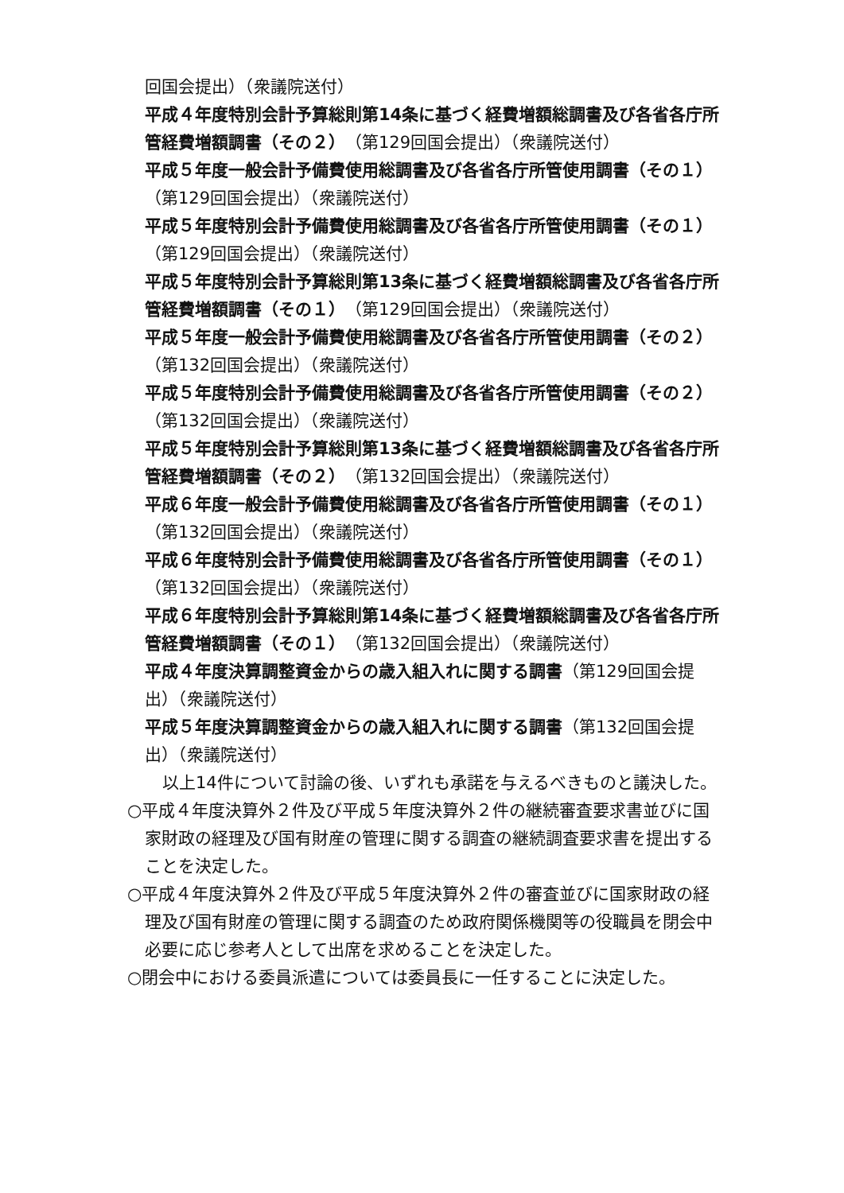回国会提出）（衆議院送付）
平成４年度特別会計予算総則第14条に基づく経費増額総調書及び各省各庁所管経費増額調書（その２）（第129回国会提出）（衆議院送付）
平成５年度一般会計予備費使用総調書及び各省各庁所管使用調書（その１）（第129回国会提出）（衆議院送付）
平成５年度特別会計予備費使用総調書及び各省各庁所管使用調書（その１）（第129回国会提出）（衆議院送付）
平成５年度特別会計予算総則第13条に基づく経費増額総調書及び各省各庁所管経費増額調書（その１）（第129回国会提出）（衆議院送付）
平成５年度一般会計予備費使用総調書及び各省各庁所管使用調書（その２）（第132回国会提出）（衆議院送付）
平成５年度特別会計予備費使用総調書及び各省各庁所管使用調書（その２）（第132回国会提出）（衆議院送付）
平成５年度特別会計予算総則第13条に基づく経費増額総調書及び各省各庁所管経費増額調書（その２）（第132回国会提出）（衆議院送付）
平成６年度一般会計予備費使用総調書及び各省各庁所管使用調書（その１）（第132回国会提出）（衆議院送付）
平成６年度特別会計予備費使用総調書及び各省各庁所管使用調書（その１）（第132回国会提出）（衆議院送付）
平成６年度特別会計予算総則第14条に基づく経費増額総調書及び各省各庁所管経費増額調書（その１）（第132回国会提出）（衆議院送付）
平成４年度決算調整資金からの歳入組入れに関する調書（第129回国会提出）（衆議院送付）
平成５年度決算調整資金からの歳入組入れに関する調書（第132回国会提出）（衆議院送付）
以上14件について討論の後、いずれも承諾を与えるべきものと議決した。
○平成４年度決算外２件及び平成５年度決算外２件の継続審査要求書並びに国家財政の経理及び国有財産の管理に関する調査の継続調査要求書を提出することを決定した。
○平成４年度決算外２件及び平成５年度決算外２件の審査並びに国家財政の経理及び国有財産の管理に関する調査のため政府関係機関等の役職員を閉会中必要に応じ参考人として出席を求めることを決定した。
○閉会中における委員派遣については委員長に一任することに決定した。